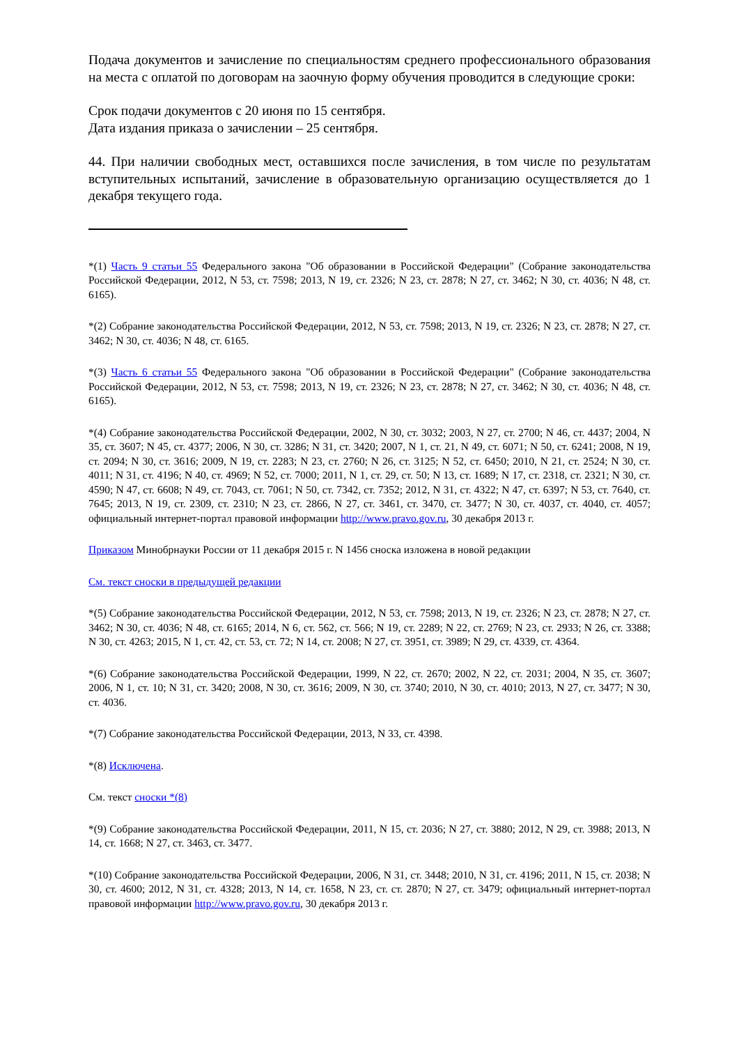Подача документов и зачисление по специальностям среднего профессионального образования на места с оплатой по договорам на заочную форму обучения проводится в следующие сроки:
Срок подачи документов с 20 июня по 15 сентября.
Дата издания приказа о зачислении – 25 сентября.
44. При наличии свободных мест, оставшихся после зачисления, в том числе по результатам вступительных испытаний, зачисление в образовательную организацию осуществляется до 1 декабря текущего года.
*(1) Часть 9 статьи 55 Федерального закона "Об образовании в Российской Федерации" (Собрание законодательства Российской Федерации, 2012, N 53, ст. 7598; 2013, N 19, ст. 2326; N 23, ст. 2878; N 27, ст. 3462; N 30, ст. 4036; N 48, ст. 6165).
*(2) Собрание законодательства Российской Федерации, 2012, N 53, ст. 7598; 2013, N 19, ст. 2326; N 23, ст. 2878; N 27, ст. 3462; N 30, ст. 4036; N 48, ст. 6165.
*(3) Часть 6 статьи 55 Федерального закона "Об образовании в Российской Федерации" (Собрание законодательства Российской Федерации, 2012, N 53, ст. 7598; 2013, N 19, ст. 2326; N 23, ст. 2878; N 27, ст. 3462; N 30, ст. 4036; N 48, ст. 6165).
*(4) Собрание законодательства Российской Федерации, 2002, N 30, ст. 3032; 2003, N 27, ст. 2700; N 46, ст. 4437; 2004, N 35, ст. 3607; N 45, ст. 4377; 2006, N 30, ст. 3286; N 31, ст. 3420; 2007, N 1, ст. 21, N 49, ст. 6071; N 50, ст. 6241; 2008, N 19, ст. 2094; N 30, ст. 3616; 2009, N 19, ст. 2283; N 23, ст. 2760; N 26, ст. 3125; N 52, ст. 6450; 2010, N 21, ст. 2524; N 30, ст. 4011; N 31, ст. 4196; N 40, ст. 4969; N 52, ст. 7000; 2011, N 1, ст. 29, ст. 50; N 13, ст. 1689; N 17, ст. 2318, ст. 2321; N 30, ст. 4590; N 47, ст. 6608; N 49, ст. 7043, ст. 7061; N 50, ст. 7342, ст. 7352; 2012, N 31, ст. 4322; N 47, ст. 6397; N 53, ст. 7640, ст. 7645; 2013, N 19, ст. 2309, ст. 2310; N 23, ст. 2866, N 27, ст. 3461, ст. 3470, ст. 3477; N 30, ст. 4037, ст. 4040, ст. 4057; официальный интернет-портал правовой информации http://www.pravo.gov.ru, 30 декабря 2013 г.
Приказом Минобрнауки России от 11 декабря 2015 г. N 1456 сноска изложена в новой редакции
См. текст сноски в предыдущей редакции
*(5) Собрание законодательства Российской Федерации, 2012, N 53, ст. 7598; 2013, N 19, ст. 2326; N 23, ст. 2878; N 27, ст. 3462; N 30, ст. 4036; N 48, ст. 6165; 2014, N 6, ст. 562, ст. 566; N 19, ст. 2289; N 22, ст. 2769; N 23, ст. 2933; N 26, ст. 3388; N 30, ст. 4263; 2015, N 1, ст. 42, ст. 53, ст. 72; N 14, ст. 2008; N 27, ст. 3951, ст. 3989; N 29, ст. 4339, ст. 4364.
*(6) Собрание законодательства Российской Федерации, 1999, N 22, ст. 2670; 2002, N 22, ст. 2031; 2004, N 35, ст. 3607; 2006, N 1, ст. 10; N 31, ст. 3420; 2008, N 30, ст. 3616; 2009, N 30, ст. 3740; 2010, N 30, ст. 4010; 2013, N 27, ст. 3477; N 30, ст. 4036.
*(7) Собрание законодательства Российской Федерации, 2013, N 33, ст. 4398.
*(8) Исключена.
См. текст сноски *(8)
*(9) Собрание законодательства Российской Федерации, 2011, N 15, ст. 2036; N 27, ст. 3880; 2012, N 29, ст. 3988; 2013, N 14, ст. 1668; N 27, ст. 3463, ст. 3477.
*(10) Собрание законодательства Российской Федерации, 2006, N 31, ст. 3448; 2010, N 31, ст. 4196; 2011, N 15, ст. 2038; N 30, ст. 4600; 2012, N 31, ст. 4328; 2013, N 14, ст. 1658, N 23, ст. ст. 2870; N 27, ст. 3479; официальный интернет-портал правовой информации http://www.pravo.gov.ru, 30 декабря 2013 г.